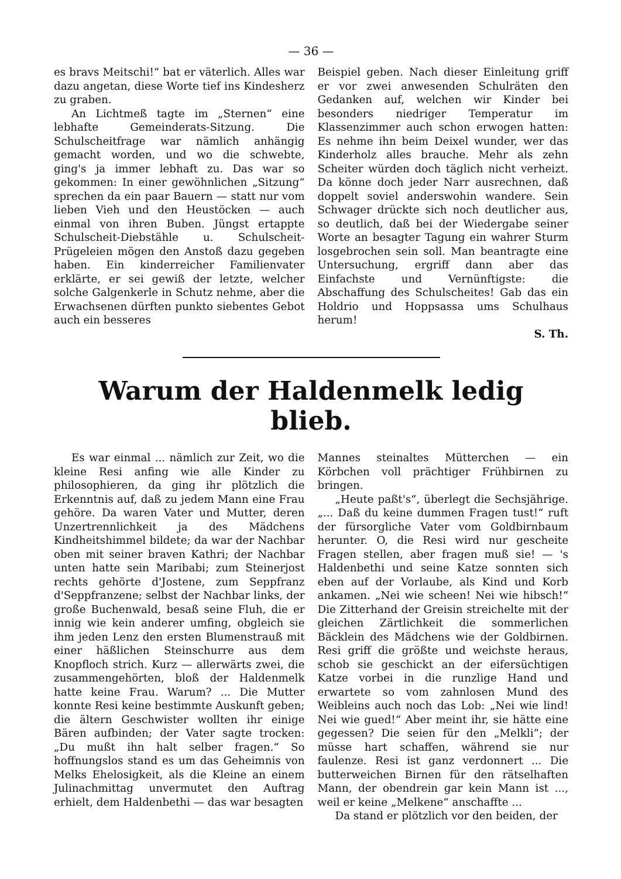— 36 —
es bravs Meitschi!“ bat er väterlich. Alles war dazu angetan, diese Worte tief ins Kindesherz zu graben.
An Lichtmeß tagte im „Sternen“ eine lebhafte Gemeinderats-Sitzung. Die Schulscheitfrage war nämlich anhängig gemacht worden, und wo die schwebte, ging's ja immer lebhaft zu. Das war so gekommen: In einer gewöhnlichen „Sitzung“ sprechen da ein paar Bauern — statt nur vom lieben Vieh und den Heustöcken — auch einmal von ihren Buben. Jüngst ertappte Schulscheit-Diebstähle u. Schulscheit-Prügeleien mögen den Anstoß dazu gegeben haben. Ein kinderreicher Familienvater erklärte, er sei gewiß der letzte, welcher solche Galgenkerle in Schutz nehme, aber die Erwachsenen dürften punkto siebentes Gebot auch ein besseres
Beispiel geben. Nach dieser Einleitung griff er vor zwei anwesenden Schulräten den Gedanken auf, welchen wir Kinder bei besonders niedriger Temperatur im Klassenzimmer auch schon erwogen hatten: Es nehme ihn beim Deixel wunder, wer das Kinderholz alles brauche. Mehr als zehn Scheiter würden doch täglich nicht verheizt. Da könne doch jeder Narr ausrechnen, daß doppelt soviel anderswohin wandere. Sein Schwager drückte sich noch deutlicher aus, so deutlich, daß bei der Wiedergabe seiner Worte an besagter Tagung ein wahrer Sturm losgebrochen sein soll. Man beantragte eine Untersuchung, ergriff dann aber das Einfachste und Vernünftigste: die Abschaffung des Schulscheites! Gab das ein Holdrio und Hoppsassa ums Schulhaus herum!
S. Th.
Warum der Haldenmelk ledig blieb.
Es war einmal ... nämlich zur Zeit, wo die kleine Resi anfing wie alle Kinder zu philosophieren, da ging ihr plötzlich die Erkenntnis auf, daß zu jedem Mann eine Frau gehöre. Da waren Vater und Mutter, deren Unzertrennlichkeit ja des Mädchens Kindheitshimmel bildete; da war der Nachbar oben mit seiner braven Kathri; der Nachbar unten hatte sein Maribabi; zum Steinerjost rechts gehörte d'Jostene, zum Seppfranz d'Seppfranzene; selbst der Nachbar links, der große Buchenwald, besaß seine Fluh, die er innig wie kein anderer umfing, obgleich sie ihm jeden Lenz den ersten Blumenstrauß mit einer häßlichen Steinschurre aus dem Knopfloch strich. Kurz — allerwärts zwei, die zusammengehörten, bloß der Haldenmelk hatte keine Frau. Warum? ... Die Mutter konnte Resi keine bestimmte Auskunft geben; die ältern Geschwister wollten ihr einige Bären aufbinden; der Vater sagte trocken: „Du mußt ihn halt selber fragen.“ So hoffnungslos stand es um das Geheimnis von Melks Ehelosigkeit, als die Kleine an einem Julinachmittag unvermutet den Auftrag erhielt, dem Haldenbethi — das war besagten
Mannes steinaltes Mütterchen — ein Körbchen voll prächtiger Frühbirnen zu bringen.
„Heute paßt's“, überlegt die Sechsjährige. „... Daß du keine dummen Fragen tust!“ ruft der fürsorgliche Vater vom Goldbirnbaum herunter. O, die Resi wird nur gescheite Fragen stellen, aber fragen muß sie! — 's Haldenbethi und seine Katze sonnten sich eben auf der Vorlaube, als Kind und Korb ankamen. „Nei wie scheen! Nei wie hibsch!“ Die Zitterhand der Greisin streichelte mit der gleichen Zärtlichkeit die sommerlichen Bäcklein des Mädchens wie der Goldbirnen. Resi griff die größte und weichste heraus, schob sie geschickt an der eifersüchtigen Katze vorbei in die runzlige Hand und erwartete so vom zahnlosen Mund des Weibleins auch noch das Lob: „Nei wie lind! Nei wie gued!“ Aber meint ihr, sie hätte eine gegessen? Die seien für den „Melkli“; der müsse hart schaffen, während sie nur faulenze. Resi ist ganz verdonnert ... Die butterweichen Birnen für den rätselhaften Mann, der obendrein gar kein Mann ist ..., weil er keine „Melkene“ anschaffte ...
Da stand er plötzlich vor den beiden, der